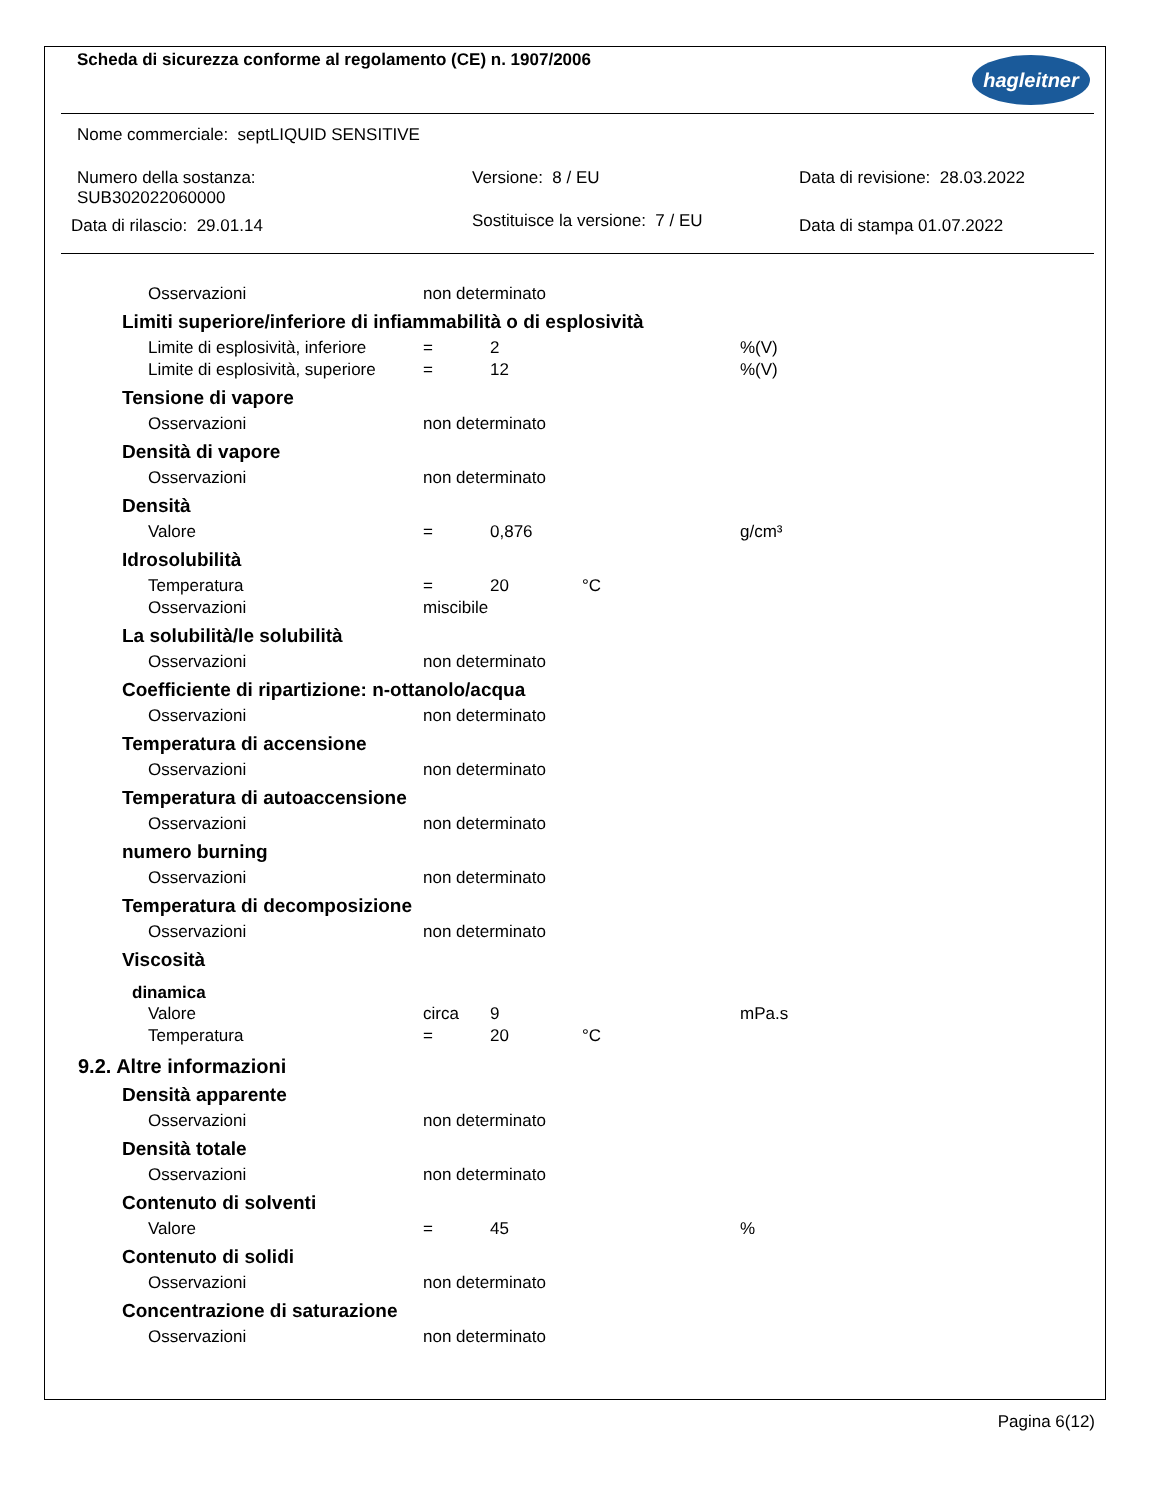Scheda di sicurezza conforme al regolamento (CE) n. 1907/2006
hagleitner
Nome commerciale: septLIQUID SENSITIVE
Numero della sostanza:
SUB302022060000
Versione: 8 / EU Data di revisione: 28.03.2022
Data di rilascio: 29.01.14
Sostituisce la versione: 7 / EU
Data di stampa 01.07.2022
| Osservazioni | non determinato |
Limiti superiore/inferiore di infiammabilità o di esplosività
| Limite di esplosività, inferiore | = | 2 | | %(V) |
| Limite di esplosività, superiore | = | 12 | | %(V) |
Tensione di vapore
| Osservazioni | non determinato |
Densità di vapore
| Osservazioni | non determinato |
Densità
| Valore | = | 0,876 | | g/cm³ |
Idrosolubilità
| Temperatura | = | 20 | °C | |
| Osservazioni | miscibile | | | |
La solubilità/le solubilità
| Osservazioni | non determinato |
Coefficiente di ripartizione: n-ottanolo/acqua
| Osservazioni | non determinato |
Temperatura di accensione
| Osservazioni | non determinato |
Temperatura di autoaccensione
| Osservazioni | non determinato |
numero burning
| Osservazioni | non determinato |
Temperatura di decomposizione
| Osservazioni | non determinato |
Viscosità
dinamica
| Valore | circa | 9 | | mPa.s |
| Temperatura | = | 20 | °C | |
9.2. Altre informazioni
Densità apparente
| Osservazioni | non determinato |
Densità totale
| Osservazioni | non determinato |
Contenuto di solventi
| Valore | = | 45 | | % |
Contenuto di solidi
| Osservazioni | non determinato |
Concentrazione di saturazione
| Osservazioni | non determinato |
Pagina 6(12)